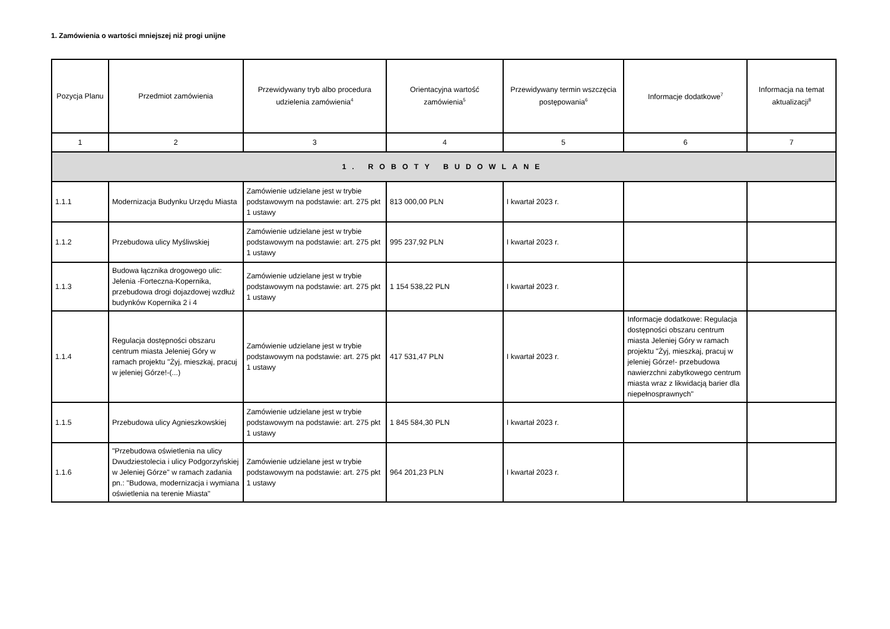1. Zamówienia o wartości mniejszej niż progi unijne
| Pozycja Planu | Przedmiot zamówienia | Przewidywany tryb albo procedura udzielenia zamówienia<sup>4</sup> | Orientacyjna wartość zamówienia<sup>5</sup> | Przewidywany termin wszczęcia postępowania<sup>6</sup> | Informacje dodatkowe<sup>7</sup> | Informacja na temat aktualizacji<sup>8</sup> |
| --- | --- | --- | --- | --- | --- | --- |
| 1 | 2 | 3 | 4 | 5 | 6 | 7 |
| 1. ROBOTY BUDOWLANE | | | | | | |
| 1.1.1 | Modernizacja Budynku Urzędu Miasta | Zamówienie udzielane jest w trybie podstawowym na podstawie: art. 275 pkt 1 ustawy | 813 000,00 PLN | I kwartał 2023 r. | | |
| 1.1.2 | Przebudowa ulicy Myśliwskiej | Zamówienie udzielane jest w trybie podstawowym na podstawie: art. 275 pkt 1 ustawy | 995 237,92 PLN | I kwartał 2023 r. | | |
| 1.1.3 | Budowa łącznika drogowego ulic: Jelenia -Forteczna-Kopernika, przebudowa drogi dojazdowej wzdłuż budynków Kopernika 2 i 4 | Zamówienie udzielane jest w trybie podstawowym na podstawie: art. 275 pkt 1 ustawy | 1 154 538,22 PLN | I kwartał 2023 r. | | |
| 1.1.4 | Regulacja dostępności obszaru centrum miasta Jeleniej Góry w ramach projektu "Żyj, mieszkaj, pracuj w jeleniej Górze!-(...) | Zamówienie udzielane jest w trybie podstawowym na podstawie: art. 275 pkt 1 ustawy | 417 531,47 PLN | I kwartał 2023 r. | Informacje dodatkowe: Regulacja dostępności obszaru centrum miasta Jeleniej Góry w ramach projektu "Żyj, mieszkaj, pracuj w jeleniej Górze!- przebudowa nawierzchni zabytkowego centrum miasta wraz z likwidacją barier dla niepełnosprawnych" | |
| 1.1.5 | Przebudowa ulicy Agnieszkowskiej | Zamówienie udzielane jest w trybie podstawowym na podstawie: art. 275 pkt 1 ustawy | 1 845 584,30 PLN | I kwartał 2023 r. | | |
| 1.1.6 | "Przebudowa oświetlenia na ulicy Dwudziestolecia i ulicy Podgorzyńskiej w Jeleniej Górze" w ramach zadania pn.: "Budowa, modernizacja i wymiana oświetlenia na terenie Miasta" | Zamówienie udzielane jest w trybie podstawowym na podstawie: art. 275 pkt 1 ustawy | 964 201,23 PLN | I kwartał 2023 r. | | |